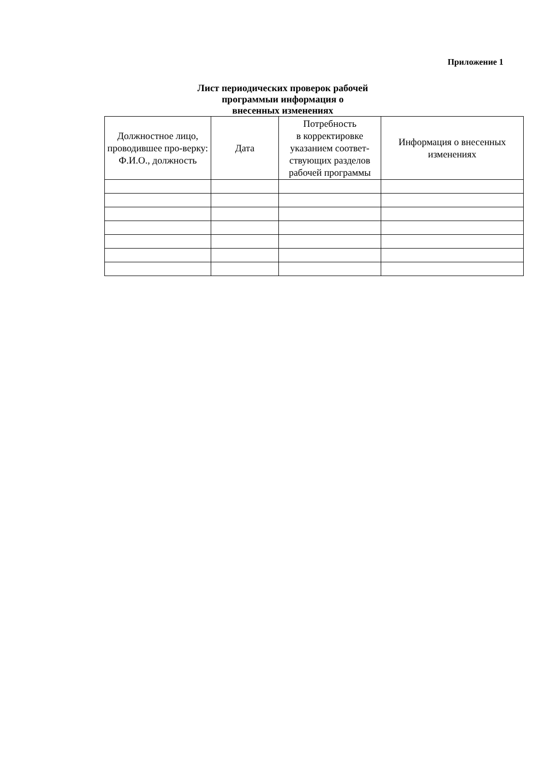Приложение 1
Лист периодических проверок рабочей
программыи информация о
внесенных изменениях
| Должностное лицо, проводившее про-верку: Ф.И.О., должность | Дата | Потребность в корректировке указанием соответ-ствующих разделов рабочей программы | Информация о внесенных изменениях |
| --- | --- | --- | --- |